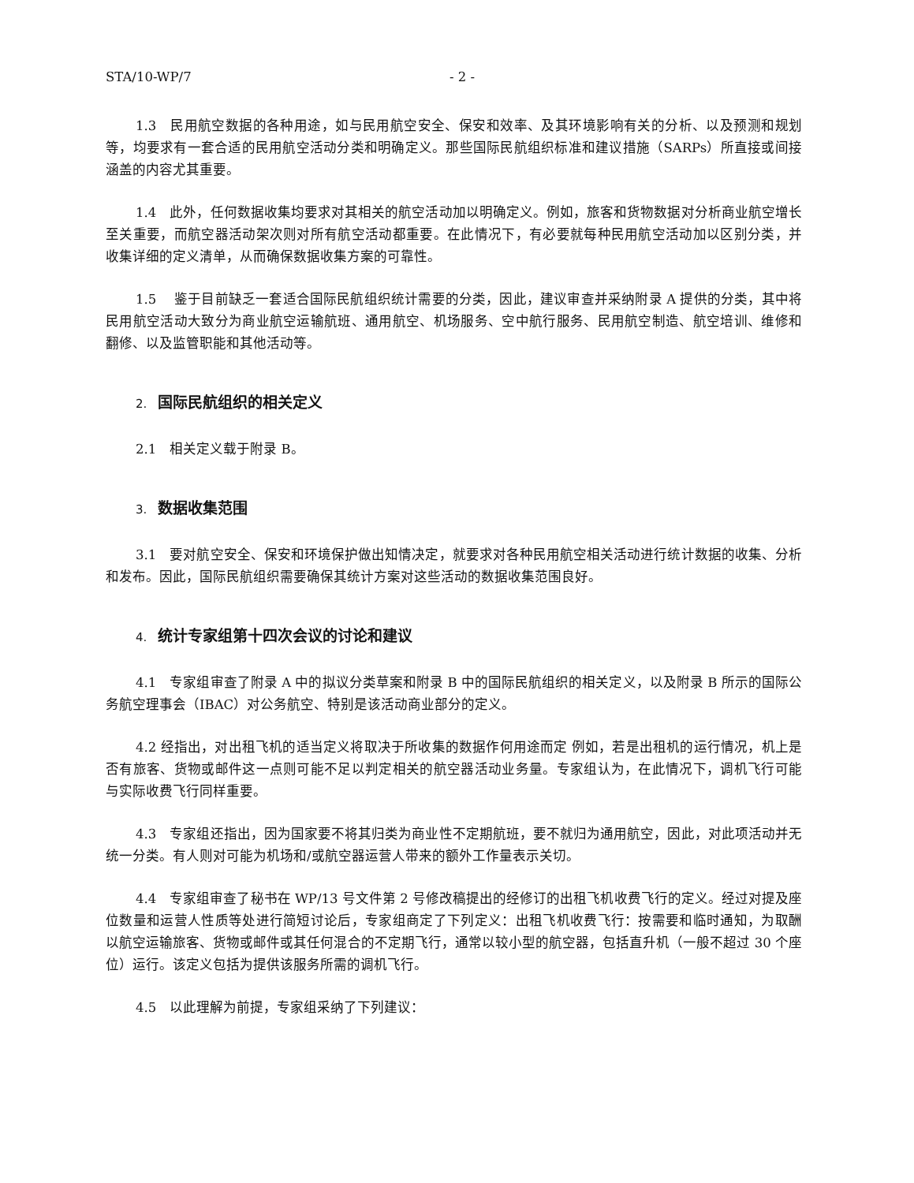STA/10-WP/7 - 2 -
1.3　民用航空数据的各种用途，如与民用航空安全、保安和效率、及其环境影响有关的分析、以及预测和规划等，均要求有一套合适的民用航空活动分类和明确定义。那些国际民航组织标准和建议措施（SARPs）所直接或间接涵盖的内容尤其重要。
1.4　此外，任何数据收集均要求对其相关的航空活动加以明确定义。例如，旅客和货物数据对分析商业航空增长至关重要，而航空器活动架次则对所有航空活动都重要。在此情况下，有必要就每种民用航空活动加以区别分类，并收集详细的定义清单，从而确保数据收集方案的可靠性。
1.5　 鉴于目前缺乏一套适合国际民航组织统计需要的分类，因此，建议审查并采纳附录 A 提供的分类，其中将民用航空活动大致分为商业航空运输航班、通用航空、机场服务、空中航行服务、民用航空制造、航空培训、维修和翻修、以及监管职能和其他活动等。
2. 国际民航组织的相关定义
2.1　相关定义载于附录 B。
3. 数据收集范围
3.1　要对航空安全、保安和环境保护做出知情决定，就要求对各种民用航空相关活动进行统计数据的收集、分析和发布。因此，国际民航组织需要确保其统计方案对这些活动的数据收集范围良好。
4. 统计专家组第十四次会议的讨论和建议
4.1　专家组审查了附录 A 中的拟议分类草案和附录 B 中的国际民航组织的相关定义，以及附录 B 所示的国际公务航空理事会（IBAC）对公务航空、特别是该活动商业部分的定义。
4.2 经指出，对出租飞机的适当定义将取决于所收集的数据作何用途而定 例如，若是出租机的运行情况，机上是否有旅客、货物或邮件这一点则可能不足以判定相关的航空器活动业务量。专家组认为，在此情况下，调机飞行可能与实际收费飞行同样重要。
4.3　专家组还指出，因为国家要不将其归类为商业性不定期航班，要不就归为通用航空，因此，对此项活动并无统一分类。有人则对可能为机场和/或航空器运营人带来的额外工作量表示关切。
4.4　专家组审查了秘书在 WP/13 号文件第 2 号修改稿提出的经修订的出租飞机收费飞行的定义。经过对提及座位数量和运营人性质等处进行简短讨论后，专家组商定了下列定义：出租飞机收费飞行：按需要和临时通知，为取酬以航空运输旅客、货物或邮件或其任何混合的不定期飞行，通常以较小型的航空器，包括直升机（一般不超过 30 个座位）运行。该定义包括为提供该服务所需的调机飞行。
4.5　以此理解为前提，专家组采纳了下列建议：